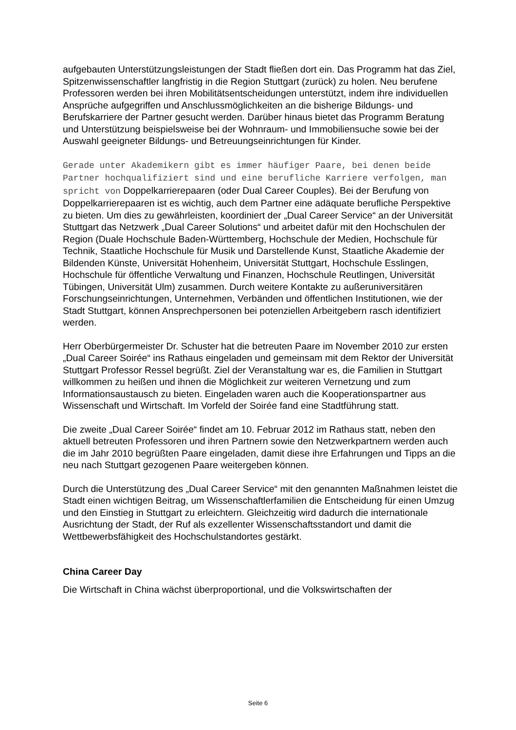aufgebauten Unterstützungsleistungen der Stadt fließen dort ein. Das Programm hat das Ziel, Spitzenwissenschaftler langfristig in die Region Stuttgart (zurück) zu holen. Neu berufene Professoren werden bei ihren Mobilitätsentscheidungen unterstützt, indem ihre individuellen Ansprüche aufgegriffen und Anschlussmöglichkeiten an die bisherige Bildungs- und Berufskarriere der Partner gesucht werden. Darüber hinaus bietet das Programm Beratung und Unterstützung beispielsweise bei der Wohnraum- und Immobiliensuche sowie bei der Auswahl geeigneter Bildungs- und Betreuungseinrichtungen für Kinder.
Gerade unter Akademikern gibt es immer häufiger Paare, bei denen beide Partner hochqualifiziert sind und eine berufliche Karriere verfolgen, man spricht von Doppelkarrierepaaren (oder Dual Career Couples). Bei der Berufung von Doppelkarrierepaaren ist es wichtig, auch dem Partner eine adäquate berufliche Perspektive zu bieten. Um dies zu gewährleisten, koordiniert der „Dual Career Service“ an der Universität Stuttgart das Netzwerk „Dual Career Solutions“ und arbeitet dafür mit den Hochschulen der Region (Duale Hochschule Baden-Württemberg, Hochschule der Medien, Hochschule für Technik, Staatliche Hochschule für Musik und Darstellende Kunst, Staatliche Akademie der Bildenden Künste, Universität Hohenheim, Universität Stuttgart, Hochschule Esslingen, Hochschule für öffentliche Verwaltung und Finanzen, Hochschule Reutlingen, Universität Tübingen, Universität Ulm) zusammen. Durch weitere Kontakte zu außeruniversitären Forschungseinrichtungen, Unternehmen, Verbänden und öffentlichen Institutionen, wie der Stadt Stuttgart, können Ansprechpersonen bei potenziellen Arbeitgebern rasch identifiziert werden.
Herr Oberbürgermeister Dr. Schuster hat die betreuten Paare im November 2010 zur ersten „Dual Career Soirée“ ins Rathaus eingeladen und gemeinsam mit dem Rektor der Universität Stuttgart Professor Ressel begrüßt. Ziel der Veranstaltung war es, die Familien in Stuttgart willkommen zu heißen und ihnen die Möglichkeit zur weiteren Vernetzung und zum Informationsaustausch zu bieten. Eingeladen waren auch die Kooperationspartner aus Wissenschaft und Wirtschaft. Im Vorfeld der Soirée fand eine Stadtführung statt.
Die zweite „Dual Career Soirée“ findet am 10. Februar 2012 im Rathaus statt, neben den aktuell betreuten Professoren und ihren Partnern sowie den Netzwerkpartnern werden auch die im Jahr 2010 begrüßten Paare eingeladen, damit diese ihre Erfahrungen und Tipps an die neu nach Stuttgart gezogenen Paare weitergeben können.
Durch die Unterstützung des „Dual Career Service“ mit den genannten Maßnahmen leistet die Stadt einen wichtigen Beitrag, um Wissenschaftlerfamilien die Entscheidung für einen Umzug und den Einstieg in Stuttgart zu erleichtern. Gleichzeitig wird dadurch die internationale Ausrichtung der Stadt, der Ruf als exzellenter Wissenschaftsstandort und damit die Wettbewerbsfähigkeit des Hochschulstandortes gestärkt.
China Career Day
Die Wirtschaft in China wächst überproportional, und die Volkswirtschaften der
Seite 6